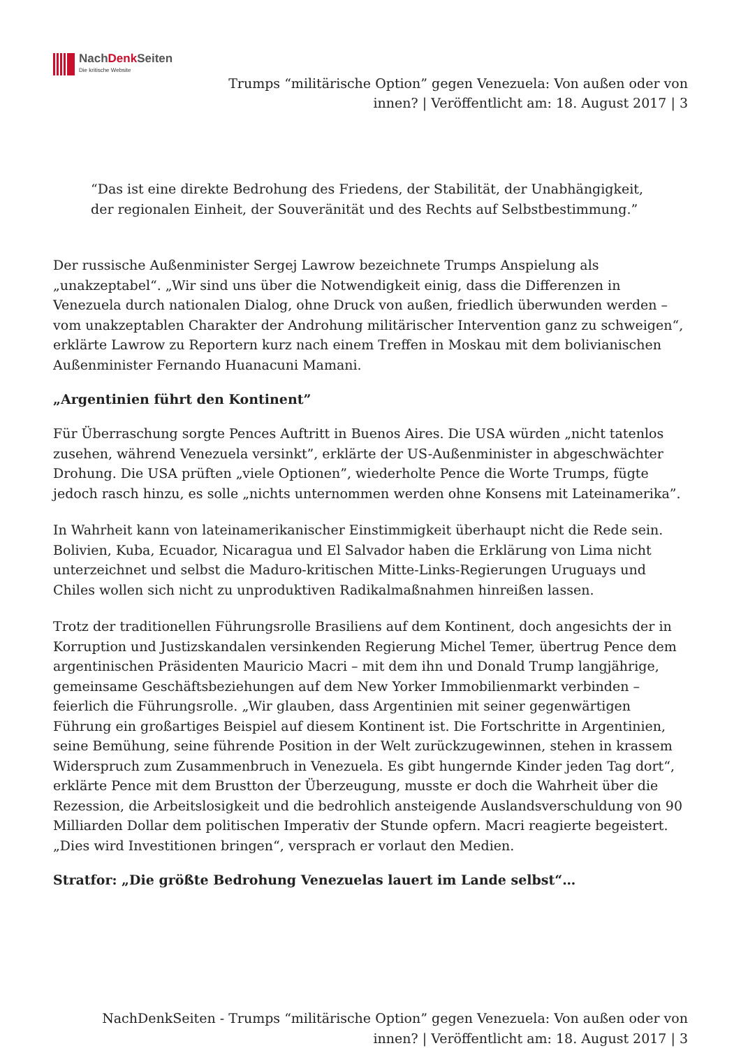NachDenk Seiten
Die kritische Website
Trumps “militärische Option” gegen Venezuela: Von außen oder von innen? | Veröffentlicht am: 18. August 2017 | 3
“Das ist eine direkte Bedrohung des Friedens, der Stabilität, der Unabhängigkeit, der regionalen Einheit, der Souveränität und des Rechts auf Selbstbestimmung.”
Der russische Außenminister Sergej Lawrow bezeichnete Trumps Anspielung als „unakzeptabel“. „Wir sind uns über die Notwendigkeit einig, dass die Differenzen in Venezuela durch nationalen Dialog, ohne Druck von außen, friedlich überwunden werden – vom unakzeptablen Charakter der Androhung militärischer Intervention ganz zu schweigen“, erklärte Lawrow zu Reportern kurz nach einem Treffen in Moskau mit dem bolivianischen Außenminister Fernando Huanacuni Mamani.
„Argentinien führt den Kontinent”
Für Überraschung sorgte Pences Auftritt in Buenos Aires. Die USA würden „nicht tatenlos zusehen, während Venezuela versinkt”, erklärte der US-Außenminister in abgeschwächter Drohung. Die USA prüften „viele Optionen”, wiederholte Pence die Worte Trumps, fügte jedoch rasch hinzu, es solle „nichts unternommen werden ohne Konsens mit Lateinamerika”.
In Wahrheit kann von lateinamerikanischer Einstimmigkeit überhaupt nicht die Rede sein. Bolivien, Kuba, Ecuador, Nicaragua und El Salvador haben die Erklärung von Lima nicht unterzeichnet und selbst die Maduro-kritischen Mitte-Links-Regierungen Uruguays und Chiles wollen sich nicht zu unproduktiven Radikalmaßnahmen hinreißen lassen.
Trotz der traditionellen Führungsrolle Brasiliens auf dem Kontinent, doch angesichts der in Korruption und Justizskandalen versinkenden Regierung Michel Temer, übertrug Pence dem argentinischen Präsidenten Mauricio Macri – mit dem ihn und Donald Trump langjährige, gemeinsame Geschäftsbeziehungen auf dem New Yorker Immobilienmarkt verbinden – feierlich die Führungsrolle. „Wir glauben, dass Argentinien mit seiner gegenwärtigen Führung ein großartiges Beispiel auf diesem Kontinent ist. Die Fortschritte in Argentinien, seine Bemühung, seine führende Position in der Welt zurückzugewinnen, stehen in krassem Widerspruch zum Zusammenbruch in Venezuela. Es gibt hungernde Kinder jeden Tag dort“, erklärte Pence mit dem Brustton der Überzeugung, musste er doch die Wahrheit über die Rezession, die Arbeitslosigkeit und die bedrohlich ansteigende Auslandsverschuldung von 90 Milliarden Dollar dem politischen Imperativ der Stunde opfern. Macri reagierte begeistert. „Dies wird Investitionen bringen“, versprach er vorlaut den Medien.
Stratfor: „Die größte Bedrohung Venezuelas lauert im Lande selbst“…
NachDenkSeiten - Trumps “militärische Option” gegen Venezuela: Von außen oder von innen? | Veröffentlicht am: 18. August 2017 | 3